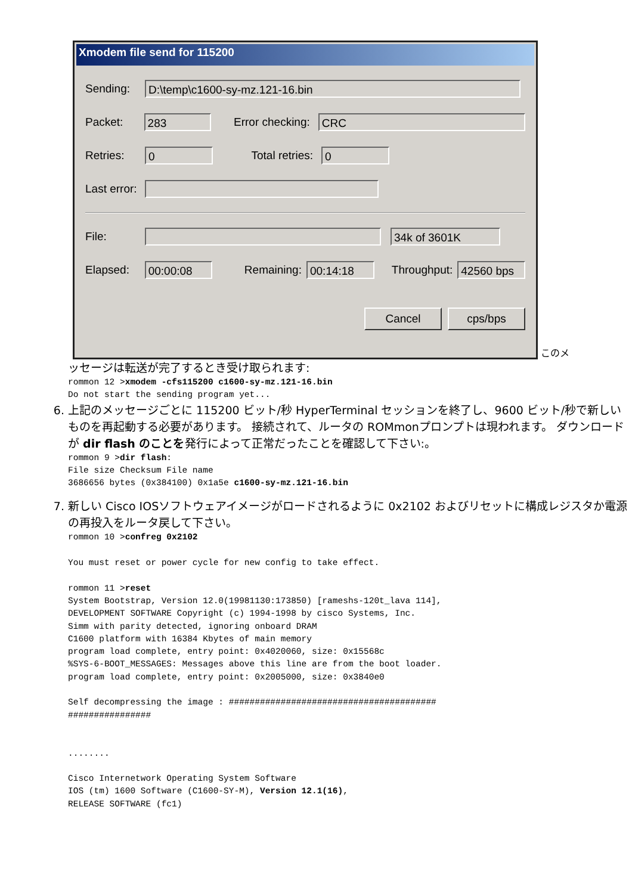Xmodem file send for 115200
Sending:
D:\temp\c1600-sy-mz.121-16.bin
Packet:
283
Error checking:
CRC
Retries:
0
Total retries:
0
Last error:
File:
34k of 3601K
Elapsed:
00:00:08
Remaining:
00:14:18
Throughput:
42560 bps
Cancel cps/bps
このメ
ッセージは転送が完了するとき受け取られます:
rommon 12 >xmodem -cfs115200 c1600-sy-mz.121-16.bin
Do not start the sending program yet...
6. 上記のメッセージごとに 115200 ビット/秒 HyperTerminal セッションを終了し、9600 ビット/秒で新しいものを再起動する必要があります。 接続されて、ルータの ROMmonプロンプトは現われます。 ダウンロードが dir flash のことを発行によって正常だったことを確認して下さい:。
rommon 9 >dir flash:
File size Checksum File name
3686656 bytes (0x384100) 0x1a5e c1600-sy-mz.121-16.bin
7. 新しい Cisco IOSソフトウェアイメージがロードされるように 0x2102 およびリセットに構成レジスタか電源の再投入をルータ戻して下さい。
rommon 10 >confreg 0x2102

You must reset or power cycle for new config to take effect.

rommon 11 >reset
System Bootstrap, Version 12.0(19981130:173850) [rameshs-120t_lava 114],
DEVELOPMENT SOFTWARE Copyright (c) 1994-1998 by cisco Systems, Inc.
Simm with parity detected, ignoring onboard DRAM
C1600 platform with 16384 Kbytes of main memory
program load complete, entry point: 0x4020060, size: 0x15568c
%SYS-6-BOOT_MESSAGES: Messages above this line are from the boot loader.
program load complete, entry point: 0x2005000, size: 0x3840e0

Self decompressing the image : ########################################
################


........

Cisco Internetwork Operating System Software
IOS (tm) 1600 Software (C1600-SY-M), Version 12.1(16),
RELEASE SOFTWARE (fc1)